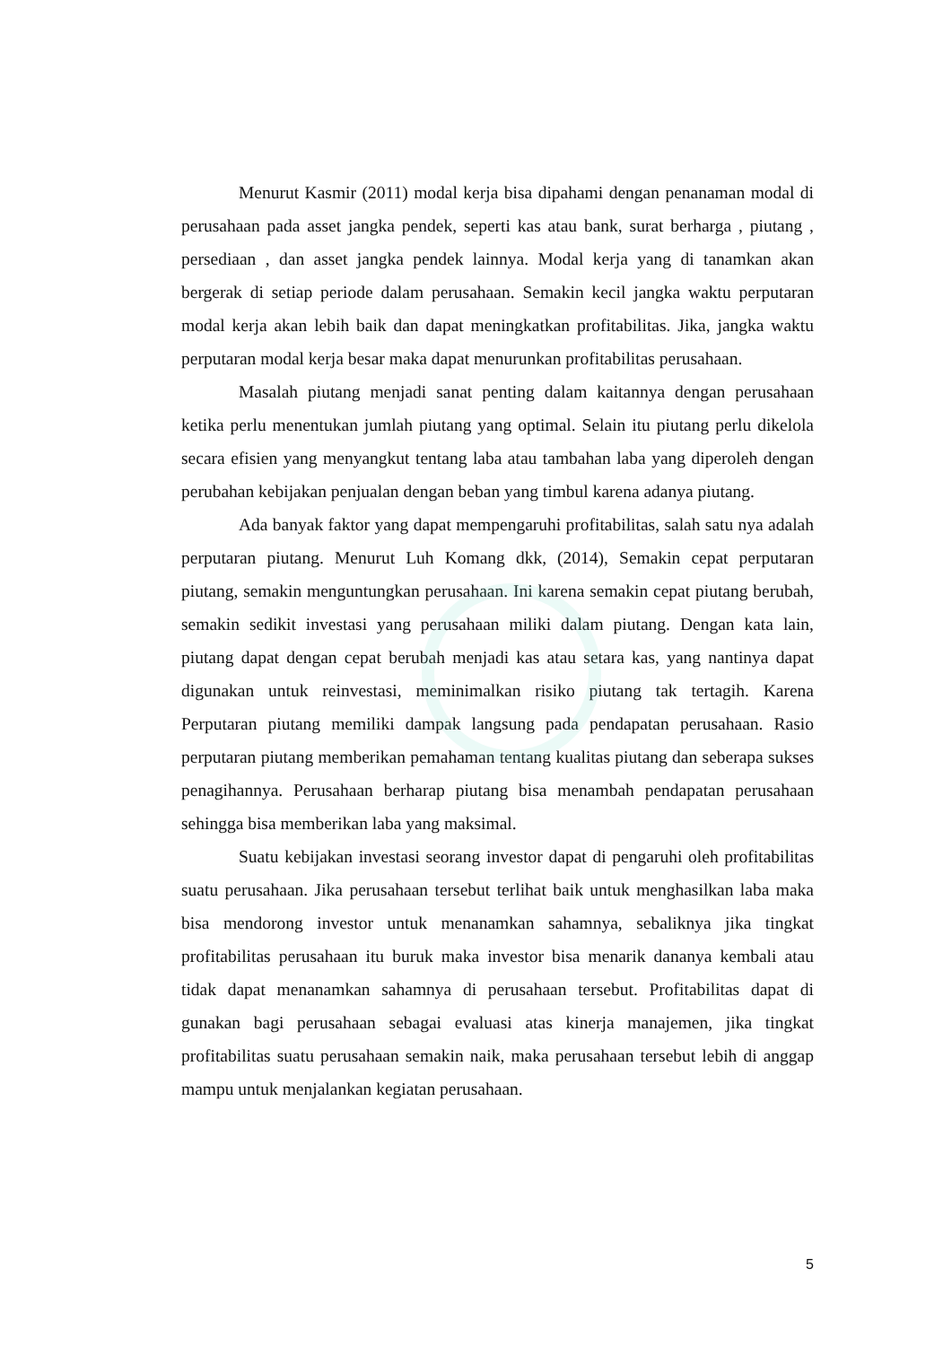Menurut Kasmir (2011) modal kerja bisa dipahami dengan penanaman modal di perusahaan pada asset jangka pendek, seperti kas atau bank, surat berharga , piutang , persediaan , dan asset jangka pendek lainnya. Modal kerja yang di tanamkan akan bergerak di setiap periode dalam perusahaan. Semakin kecil jangka waktu perputaran modal kerja akan lebih baik dan dapat meningkatkan profitabilitas. Jika, jangka waktu perputaran modal kerja besar maka dapat menurunkan profitabilitas perusahaan.
Masalah piutang menjadi sanat penting dalam kaitannya dengan perusahaan ketika perlu menentukan jumlah piutang yang optimal. Selain itu piutang perlu dikelola secara efisien yang menyangkut tentang laba atau tambahan laba yang diperoleh dengan perubahan kebijakan penjualan dengan beban yang timbul karena adanya piutang.
Ada banyak faktor yang dapat mempengaruhi profitabilitas, salah satu nya adalah perputaran piutang. Menurut Luh Komang dkk, (2014), Semakin cepat perputaran piutang, semakin menguntungkan perusahaan. Ini karena semakin cepat piutang berubah, semakin sedikit investasi yang perusahaan miliki dalam piutang. Dengan kata lain, piutang dapat dengan cepat berubah menjadi kas atau setara kas, yang nantinya dapat digunakan untuk reinvestasi, meminimalkan risiko piutang tak tertagih. Karena Perputaran piutang memiliki dampak langsung pada pendapatan perusahaan. Rasio perputaran piutang memberikan pemahaman tentang kualitas piutang dan seberapa sukses penagihannya. Perusahaan berharap piutang bisa menambah pendapatan perusahaan sehingga bisa memberikan laba yang maksimal.
Suatu kebijakan investasi seorang investor dapat di pengaruhi oleh profitabilitas suatu perusahaan. Jika perusahaan tersebut terlihat baik untuk menghasilkan laba maka bisa mendorong investor untuk menanamkan sahamnya, sebaliknya jika tingkat profitabilitas perusahaan itu buruk maka investor bisa menarik dananya kembali atau tidak dapat menanamkan sahamnya di perusahaan tersebut. Profitabilitas dapat di gunakan bagi perusahaan sebagai evaluasi atas kinerja manajemen, jika tingkat profitabilitas suatu perusahaan semakin naik, maka perusahaan tersebut lebih di anggap mampu untuk menjalankan kegiatan perusahaan.
5